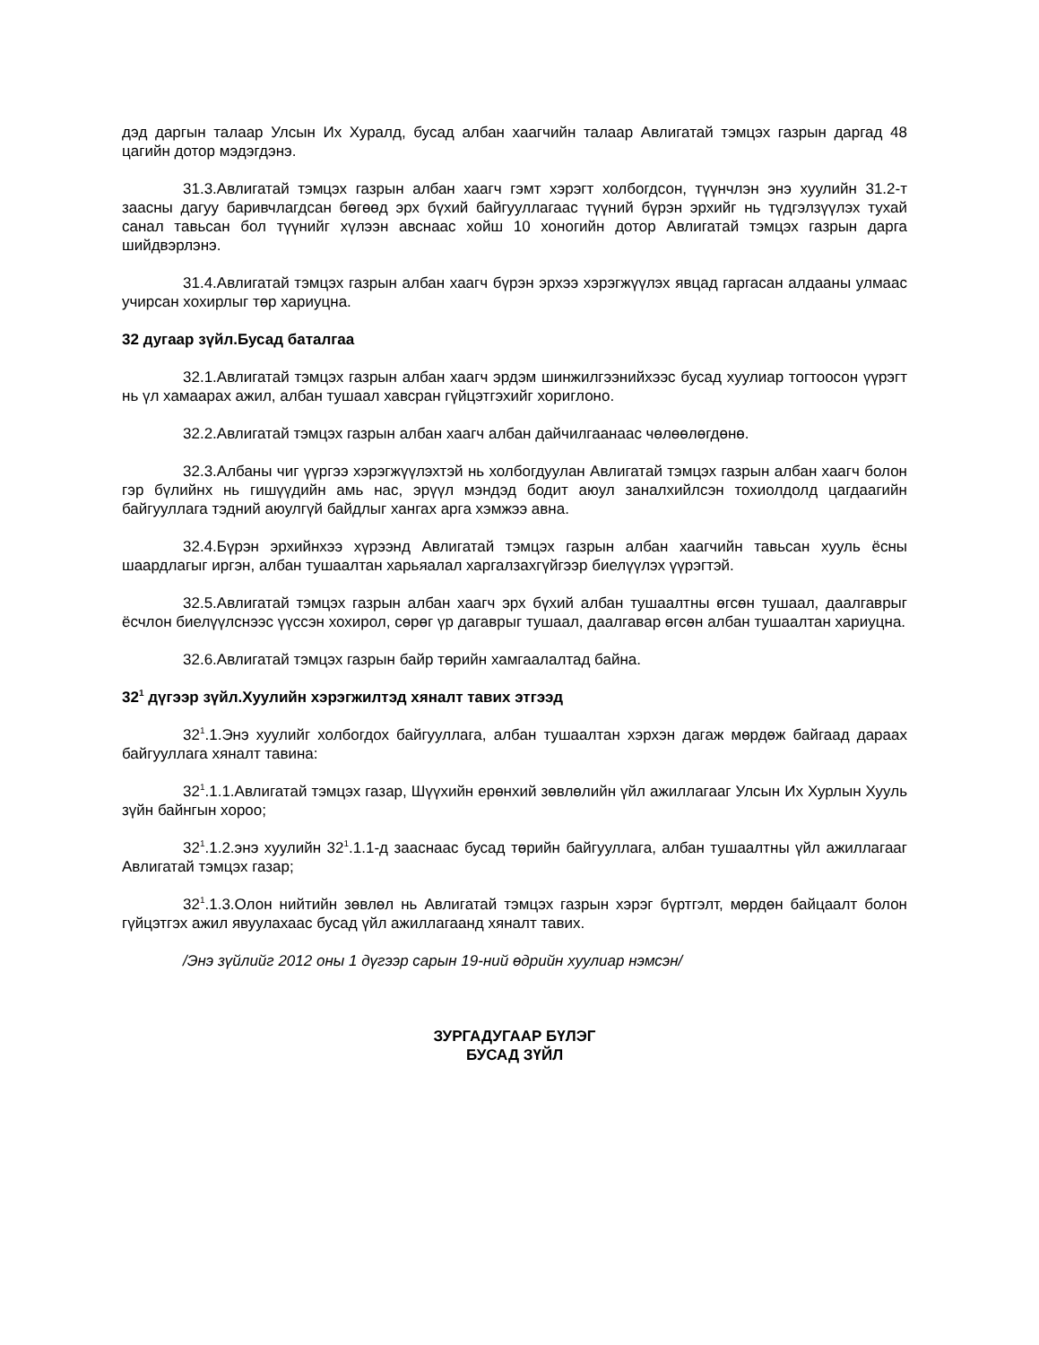дэд даргын талаар Улсын Их Хуралд, бусад албан хаагчийн талаар Авлигатай тэмцэх газрын даргад 48 цагийн дотор мэдэгдэнэ.
31.3.Авлигатай тэмцэх газрын албан хаагч гэмт хэрэгт холбогдсон, түүнчлэн энэ хуулийн 31.2-т заасны дагуу баривчлагдсан бөгөөд эрх бүхий байгууллагаас түүний бүрэн эрхийг нь түдгэлзүүлэх тухай санал тавьсан бол түүнийг хүлээн авснаас хойш 10 хоногийн дотор Авлигатай тэмцэх газрын дарга шийдвэрлэнэ.
31.4.Авлигатай тэмцэх газрын албан хаагч бүрэн эрхээ хэрэгжүүлэх явцад гаргасан алдааны улмаас учирсан хохирлыг төр хариуцна.
32 дугаар зүйл.Бусад баталгаа
32.1.Авлигатай тэмцэх газрын албан хаагч эрдэм шинжилгээнийхээс бусад хуулиар тогтоосон үүрэгт нь үл хамаарах ажил, албан тушаал хавсран гүйцэтгэхийг хориглоно.
32.2.Авлигатай тэмцэх газрын албан хаагч албан дайчилгаанаас чөлөөлөгдөнө.
32.3.Албаны чиг үүргээ хэрэгжүүлэхтэй нь холбогдуулан Авлигатай тэмцэх газрын албан хаагч болон гэр бүлийнх нь гишүүдийн амь нас, эрүүл мэндэд бодит аюул заналхийлсэн тохиолдолд цагдаагийн байгууллага тэдний аюулгүй байдлыг хангах арга хэмжээ авна.
32.4.Бүрэн эрхийнхээ хүрээнд Авлигатай тэмцэх газрын албан хаагчийн тавьсан хууль ёсны шаардлагыг иргэн, албан тушаалтан харьяалал харгалзахгүйгээр биелүүлэх үүрэгтэй.
32.5.Авлигатай тэмцэх газрын албан хаагч эрх бүхий албан тушаалтны өгсөн тушаал, даалгаврыг ёсчлон биелүүлснээс үүссэн хохирол, сөрөг үр дагаврыг тушаал, даалгавар өгсөн албан тушаалтан хариуцна.
32.6.Авлигатай тэмцэх газрын байр төрийн хамгаалалтад байна.
32<sup>1</sup> дүгээр зүйл.Хуулийн хэрэгжилтэд хяналт тавих этгээд
32<sup>1</sup>.1.Энэ хуулийг холбогдох байгууллага, албан тушаалтан хэрхэн дагаж мөрдөж байгаад дараах байгууллага хяналт тавина:
32<sup>1</sup>.1.1.Авлигатай тэмцэх газар, Шүүхийн ерөнхий зөвлөлийн үйл ажиллагааг Улсын Их Хурлын Хууль зүйн байнгын хороо;
32<sup>1</sup>.1.2.энэ хуулийн 32<sup>1</sup>.1.1-д зааснаас бусад төрийн байгууллага, албан тушаалтны үйл ажиллагааг Авлигатай тэмцэх газар;
32<sup>1</sup>.1.3.Олон нийтийн зөвлөл нь Авлигатай тэмцэх газрын хэрэг бүртгэлт, мөрдөн байцаалт болон гүйцэтгэх ажил явуулахаас бусад үйл ажиллагаанд хяналт тавих.
/Энэ зүйлийг 2012 оны 1 дүгээр сарын 19-ний өдрийн хуулиар нэмсэн/
ЗУРГАДУГААР БҮЛЭГ
БУСАД ЗҮЙЛ